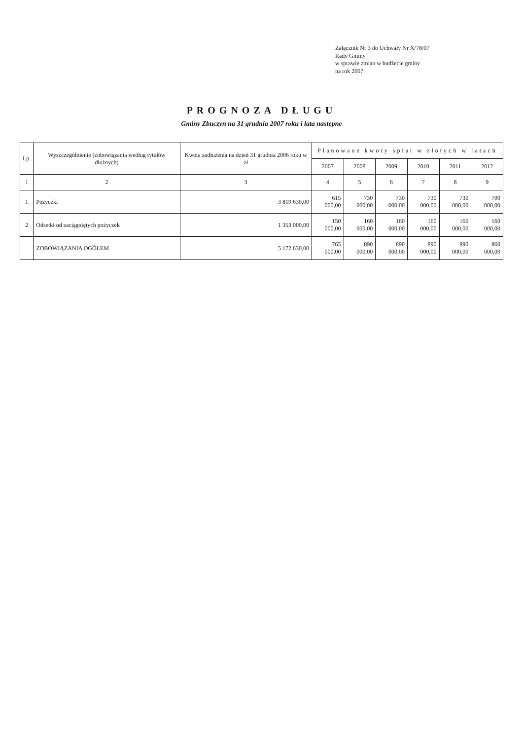Załącznik Nr 3 do Uchwały Nr X/78/07
Rady Gminy
w sprawie zmian w budżecie gminy
na rok 2007
PROGNOZA DŁUGU
Gminy Zbuczyn na 31 grudnia 2007 roku i lata następne
| Lp. | Wyszczególnienie (zobowiązania według tytułów dłużnych) | Kwota zadłużenia na dzień 31 grudnia 2006 roku w zł | Planowane kwoty spłat w złotych w latach | | | | | |
| --- | --- | --- | --- | --- | --- | --- | --- | --- |
| | | | 2007 | 2008 | 2009 | 2010 | 2011 | 2012 |
| 1 | 2 | 3 | 4 | 5 | 6 | 7 | 8 | 9 |
| 1 | Pożyczki | 3 819 630,00 | 615 000,00 | 730 000,00 | 730 000,00 | 730 000,00 | 730 000,00 | 700 000,00 |
| 2 | Odsetki od zaciągniętych pożyczek | 1 353 000,00 | 150 000,00 | 160 000,00 | 160 000,00 | 160 000,00 | 160 000,00 | 160 000,00 |
| | ZOBOWIĄZANIA OGÓŁEM | 5 172 630,00 | 765 000,00 | 890 000,00 | 890 000,00 | 890 000,00 | 890 000,00 | 860 000,00 |